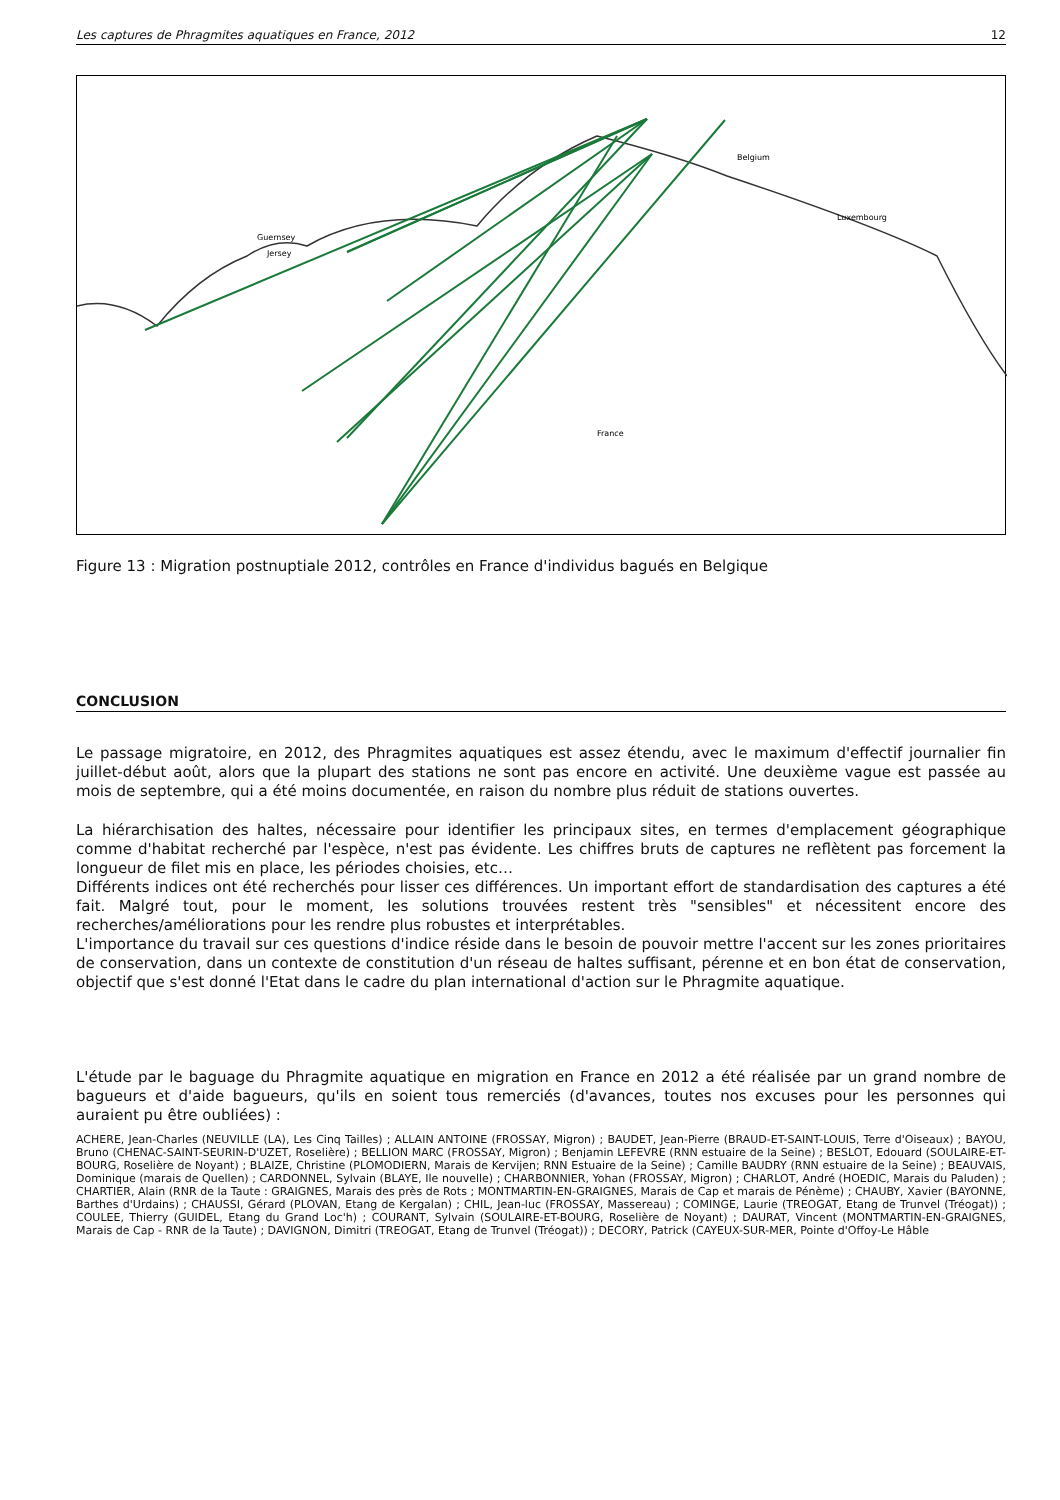Les captures de Phragmites aquatiques en France, 2012 12
Belgium
Luxembourg
France
Guernsey
Jersey
Figure 13 : Migration postnuptiale 2012, contrôles en France d'individus bagués en Belgique
CONCLUSION
Le passage migratoire, en 2012, des Phragmites aquatiques est assez étendu, avec le maximum d'effectif journalier fin juillet-début août, alors que la plupart des stations ne sont pas encore en activité. Une deuxième vague est passée au mois de septembre, qui a été moins documentée, en raison du nombre plus réduit de stations ouvertes.
La hiérarchisation des haltes, nécessaire pour identifier les principaux sites, en termes d'emplacement géographique comme d'habitat recherché par l'espèce, n'est pas évidente. Les chiffres bruts de captures ne reflètent pas forcement la longueur de filet mis en place, les périodes choisies, etc…
Différents indices ont été recherchés pour lisser ces différences. Un important effort de standardisation des captures a été fait. Malgré tout, pour le moment, les solutions trouvées restent très "sensibles" et nécessitent encore des recherches/améliorations pour les rendre plus robustes et interprétables.
L'importance du travail sur ces questions d'indice réside dans le besoin de pouvoir mettre l'accent sur les zones prioritaires de conservation, dans un contexte de constitution d'un réseau de haltes suffisant, pérenne et en bon état de conservation, objectif que s'est donné l'Etat dans le cadre du plan international d'action sur le Phragmite aquatique.
L'étude par le baguage du Phragmite aquatique en migration en France en 2012 a été réalisée par un grand nombre de bagueurs et d'aide bagueurs, qu'ils en soient tous remerciés (d'avances, toutes nos excuses pour les personnes qui auraient pu être oubliées) :
ACHERE, Jean-Charles (NEUVILLE (LA), Les Cinq Tailles) ; ALLAIN ANTOINE (FROSSAY, Migron) ; BAUDET, Jean-Pierre (BRAUD-ET-SAINT-LOUIS, Terre d'Oiseaux) ; BAYOU, Bruno (CHENAC-SAINT-SEURIN-D'UZET, Roselière) ; BELLION MARC (FROSSAY, Migron) ; Benjamin LEFEVRE (RNN estuaire de la Seine) ; BESLOT, Edouard (SOULAIRE-ET-BOURG, Roselière de Noyant) ; BLAIZE, Christine (PLOMODIERN, Marais de Kervijen; RNN Estuaire de la Seine) ; Camille BAUDRY (RNN estuaire de la Seine) ; BEAUVAIS, Dominique (marais de Quellen) ; CARDONNEL, Sylvain (BLAYE, Ile nouvelle) ; CHARBONNIER, Yohan (FROSSAY, Migron) ; CHARLOT, André (HOEDIC, Marais du Paluden) ; CHARTIER, Alain (RNR de la Taute : GRAIGNES, Marais des près de Rots ; MONTMARTIN-EN-GRAIGNES, Marais de Cap et marais de Pénème) ; CHAUBY, Xavier (BAYONNE, Barthes d'Urdains) ; CHAUSSI, Gérard (PLOVAN, Etang de Kergalan) ; CHIL, Jean-luc (FROSSAY, Massereau) ; COMINGE, Laurie (TREOGAT, Etang de Trunvel (Tréogat)) ; COULEE, Thierry (GUIDEL, Etang du Grand Loc'h) ; COURANT, Sylvain (SOULAIRE-ET-BOURG, Roselière de Noyant) ; DAURAT, Vincent (MONTMARTIN-EN-GRAIGNES, Marais de Cap - RNR de la Taute) ; DAVIGNON, Dimitri (TREOGAT, Etang de Trunvel (Tréogat)) ; DECORY, Patrick (CAYEUX-SUR-MER, Pointe d'Offoy-Le Hâble